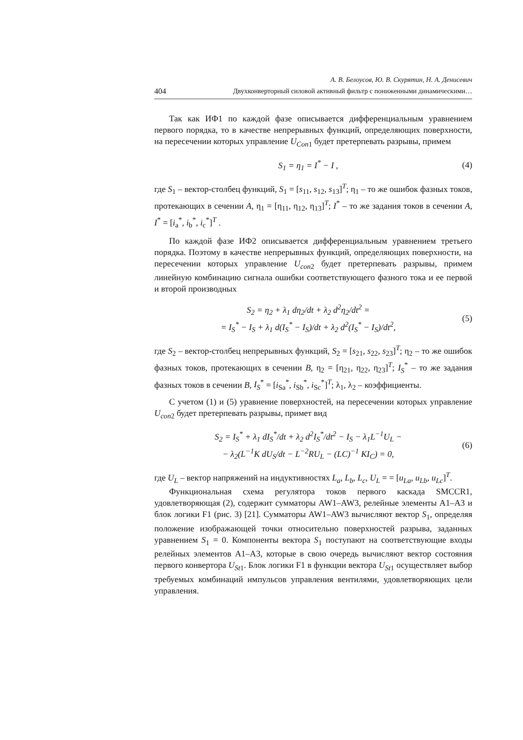А. В. Белоусов, Ю. В. Скурятин, Н. А. Денисевич
404 Двухконверторный силовой активный фильтр с пониженными динамическими…
Так как ИФ1 по каждой фазе описывается дифференциальным уравнением первого порядка, то в качестве непрерывных функций, определяющих поверхности, на пересечении которых управление U<sub>Con</sub><sub>1</sub> будет претерпевать разрывы, примем
S<sub>1</sub> = η<sub>1</sub> = I<sup>*</sup> − I , (4)
где S<sub>1</sub> – вектор-столбец функций, S<sub>1</sub> = [s<sub>11</sub>, s<sub>12</sub>, s<sub>13</sub>]<sup>T</sup>; η<sub>1</sub> – то же ошибок фазных токов, протекающих в сечении A, η<sub>1</sub> = [η<sub>11</sub>, η<sub>12</sub>, η<sub>13</sub>]<sup>T</sup>; I<sup>*</sup> – то же задания токов в сечении A, I<sup>*</sup> = [i<sub>a</sub><sup>*</sup>, i<sub>b</sub><sup>*</sup>, i<sub>c</sub><sup>*</sup>]<sup>T</sup> .
По каждой фазе ИФ2 описывается дифференциальным уравнением третьего порядка. Поэтому в качестве непрерывных функций, определяющих поверхности, на пересечении которых управление U<sub>con</sub><sub>2</sub> будет претерпевать разрывы, примем линейную комбинацию сигнала ошибки соответствующего фазного тока и ее первой и второй производных
S<sub>2</sub> = η<sub>2</sub> + λ<sub>1</sub> dη<sub>2</sub>/dt + λ<sub>2</sub> d<sup>2</sup>η<sub>2</sub>/dt<sup>2</sup> =
= I<sub>S</sub><sup>*</sup> − I<sub>S</sub> + λ<sub>1</sub> d(I<sub>S</sub><sup>*</sup> − I<sub>S</sub>)/dt + λ<sub>2</sub> d<sup>2</sup>(I<sub>S</sub><sup>*</sup> − I<sub>S</sub>)/dt<sup>2</sup>,
(5)
где S<sub>2</sub> – вектор-столбец непрерывных функций, S<sub>2</sub> = [s<sub>21</sub>, s<sub>22</sub>, s<sub>23</sub>]<sup>T</sup>; η<sub>2</sub> – то же ошибок фазных токов, протекающих в сечении B, η<sub>2</sub> = [η<sub>21</sub>, η<sub>22</sub>, η<sub>23</sub>]<sup>T</sup>; I<sub>S</sub><sup>*</sup> – то же задания фазных токов в сечении B, I<sub>S</sub><sup>*</sup> = [i<sub>Sa</sub><sup>*</sup>, i<sub>Sb</sub><sup>*</sup>, i<sub>Sc</sub><sup>*</sup>]<sup>T</sup>; λ<sub>1</sub>, λ<sub>2</sub> – коэффициенты.
С учетом (1) и (5) уравнение поверхностей, на пересечении которых управление U<sub>con</sub><sub>2</sub> будет претерпевать разрывы, примет вид
S<sub>2</sub> = I<sub>S</sub><sup>*</sup> + λ<sub>1</sub> dI<sub>S</sub><sup>*</sup>/dt + λ<sub>2</sub> d<sup>2</sup>I<sub>S</sub><sup>*</sup>/dt<sup>2</sup> − I<sub>S</sub> − λ<sub>1</sub>L<sup>−1</sup>U<sub>L</sub> −
− λ<sub>2</sub>(L<sup>−1</sup>K dU<sub>S</sub>/dt − L<sup>−2</sup>RU<sub>L</sub> − (LC)<sup>−1</sup> KI<sub>C</sub>) = 0,
(6)
где U<sub>L</sub> – вектор напряжений на индуктивностях L<sub>a</sub>, L<sub>b</sub>, L<sub>c</sub>, U<sub>L</sub> = = [u<sub>La</sub>, u<sub>Lb</sub>, u<sub>Lc</sub>]<sup>T</sup>.
Функциональная схема регулятора токов первого каскада SMCCR1, удовлетворяющая (2), содержит сумматоры AW1–AW3, релейные элементы A1–A3 и блок логики F1 (рис. 3) [21]. Сумматоры AW1–AW3 вычисляют вектор S<sub>1</sub>, определяя положение изображающей точки относительно поверхностей разрыва, заданных уравнением S<sub>1</sub> = 0. Компоненты вектора S<sub>1</sub> поступают на соответствующие входы релейных элементов A1–A3, которые в свою очередь вычисляют вектор состояния первого конвертора U<sub>St</sub><sub>1</sub>. Блок логики F1 в функции вектора U<sub>St</sub><sub>1</sub> осуществляет выбор требуемых комбинаций импульсов управления вентилями, удовлетворяющих цели управления.